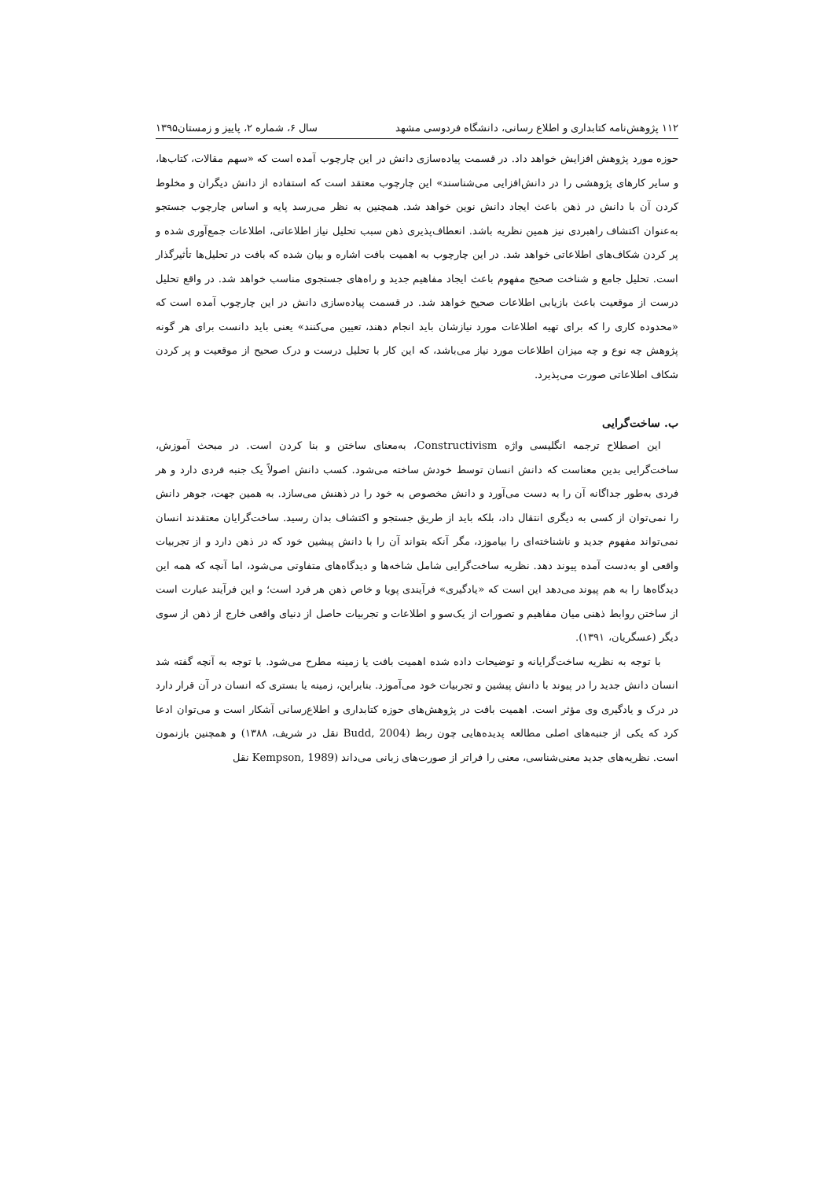۱۱۲ پژوهش‌نامه کتابداری و اطلاع رسانی، دانشگاه فردوسی مشهد سال ۶، شماره ۲، پاییز و زمستان۱۳۹۵
حوزه مورد پژوهش افزایش خواهد داد. در قسمت پیاده‌سازی دانش در این چارچوب آمده است که «سهم مقالات، کتاب‌ها، و سایر کارهای پژوهشی را در دانش‌افزایی می‌شناسند» این چارچوب معتقد است که استفاده از دانش دیگران و مخلوط کردن آن با دانش در ذهن باعث ایجاد دانش نوین خواهد شد. همچنین به نظر می‌رسد پایه و اساس چارچوب جستجو به‌عنوان اکتشاف راهبردی نیز همین نظریه باشد. انعطاف‌پذیری ذهن سبب تحلیل نیاز اطلاعاتی، اطلاعات جمع‌آوری شده و پر کردن شکاف‌های اطلاعاتی خواهد شد. در این چارچوب به اهمیت بافت اشاره و بیان شده که بافت در تحلیل‌ها تأثیرگذار است. تحلیل جامع و شناخت صحیح مفهوم باعث ایجاد مفاهیم جدید و راه‌های جستجوی مناسب خواهد شد. در واقع تحلیل درست از موقعیت باعث بازیابی اطلاعات صحیح خواهد شد. در قسمت پیاده‌سازی دانش در این چارچوب آمده است که «محدوده کاری را که برای تهیه اطلاعات مورد نیازشان باید انجام دهند، تعیین می‌کنند» یعنی باید دانست برای هر گونه پژوهش چه نوع و چه میزان اطلاعات مورد نیاز می‌باشد، که این کار با تحلیل درست و درک صحیح از موقعیت و پر کردن شکاف اطلاعاتی صورت می‌پذیرد.
ب. ساخت‌گرایی
این اصطلاح ترجمه انگلیسی واژه Constructivism، به‌معنای ساختن و بنا کردن است. در مبحث آموزش، ساخت‌گرایی بدین معناست که دانش انسان توسط خودش ساخته می‌شود. کسب دانش اصولاً یک جنبه فردی دارد و هر فردی به‌طور جداگانه آن را به دست می‌آورد و دانش مخصوص به خود را در ذهنش می‌سازد. به همین جهت، جوهر دانش را نمی‌توان از کسی به دیگری انتقال داد، بلکه باید از طریق جستجو و اکتشاف بدان رسید. ساخت‌گرایان معتقدند انسان نمی‌تواند مفهوم جدید و ناشناخته‌ای را بیاموزد، مگر آنکه بتواند آن را با دانش پیشین خود که در ذهن دارد و از تجربیات واقعی او به‌دست آمده پیوند دهد. نظریه ساخت‌گرایی شامل شاخه‌ها و دیدگاه‌های متفاوتی می‌شود، اما آنچه که همه این دیدگاه‌ها را به هم پیوند می‌دهد این است که «یادگیری» فرآیندی پویا و خاص ذهن هر فرد است؛ و این فرآیند عبارت است از ساختن روابط ذهنی میان مفاهیم و تصورات از یک‌سو و اطلاعات و تجربیات حاصل از دنیای واقعی خارج از ذهن از سوی دیگر (عسگریان، ۱۳۹۱).
با توجه به نظریه ساخت‌گرایانه و توضیحات داده شده اهمیت بافت یا زمینه مطرح می‌شود. با توجه به آنچه گفته شد انسان دانش جدید را در پیوند با دانش پیشین و تجربیات خود می‌آموزد. بنابراین، زمینه یا بستری که انسان در آن قرار دارد در درک و یادگیری وی مؤثر است. اهمیت بافت در پژوهش‌های حوزه کتابداری و اطلاع‌رسانی آشکار است و می‌توان ادعا کرد که یکی از جنبه‌های اصلی مطالعه پدیده‌هایی چون ربط (Budd, 2004 نقل در شریف، ۱۳۸۸) و همچنین بازنمون است. نظریه‌های جدید معنی‌شناسی، معنی را فراتر از صورت‌های زبانی می‌داند (Kempson, 1989 نقل